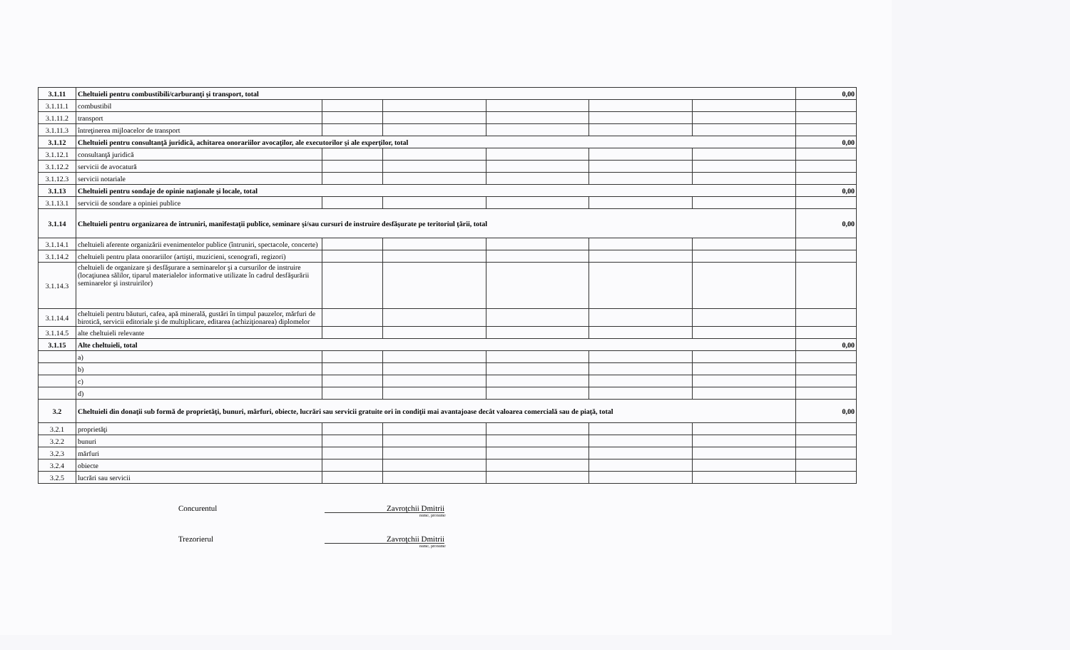| 3.1.11 | Cheltuieli pentru combustibili/carburanţi şi transport, total | | | | | | 0,00 |
| 3.1.11.1 | combustibil | | | | | | |
| 3.1.11.2 | transport | | | | | | |
| 3.1.11.3 | întreţinerea mijloacelor de transport | | | | | | |
| 3.1.12 | Cheltuieli pentru consultanţă juridică, achitarea onorariilor avocaţilor, ale executorilor şi ale experţilor, total | | | | | | 0,00 |
| 3.1.12.1 | consultanţă juridică | | | | | | |
| 3.1.12.2 | servicii de avocatură | | | | | | |
| 3.1.12.3 | servicii notariale | | | | | | |
| 3.1.13 | Cheltuieli pentru sondaje de opinie naţionale şi locale, total | | | | | | 0,00 |
| 3.1.13.1 | servicii de sondare a opiniei publice | | | | | | |
| 3.1.14 | Cheltuieli pentru organizarea de întruniri, manifestaţii publice, seminare şi/sau cursuri de instruire desfăşurate pe teritoriul ţării, total | | | | | | 0,00 |
| 3.1.14.1 | cheltuieli aferente organizării evenimentelor publice (întruniri, spectacole, concerte) | | | | | | |
| 3.1.14.2 | cheltuieli pentru plata onorariilor (artişti, muzicieni, scenografi, regizori) | | | | | | |
| 3.1.14.3 | cheltuieli de organizare şi desfăşurare a seminarelor şi a cursurilor de instruire (locaţiunea sălilor, tiparul materialelor informative utilizate în cadrul desfăşurării seminarelor şi instruirilor) | | | | | | |
| 3.1.14.4 | cheltuieli pentru băuturi, cafea, apă minerală, gustări în timpul pauzelor, mărfuri de birotică, servicii editoriale şi de multiplicare, editarea (achiziţionarea) diplomelor | | | | | | |
| 3.1.14.5 | alte cheltuieli relevante | | | | | | |
| 3.1.15 | Alte cheltuieli, total | | | | | | 0,00 |
| | a) | | | | | | |
| | b) | | | | | | |
| | c) | | | | | | |
| | d) | | | | | | |
| 3.2 | Cheltuieli din donaţii sub formă de proprietăţi, bunuri, mărfuri, obiecte, lucrări sau servicii gratuite ori în condiţii mai avantajoase decât valoarea comercială sau de piaţă, total | | | | | | 0,00 |
| 3.2.1 | proprietăţi | | | | | | |
| 3.2.2 | bunuri | | | | | | |
| 3.2.3 | mărfuri | | | | | | |
| 3.2.4 | obiecte | | | | | | |
| 3.2.5 | lucrări sau servicii | | | | | | |
Concurentul Zavroţchii Dmitrii
nume, prenume
Trezorierul Zavroţchii Dmitrii
nume, prenume